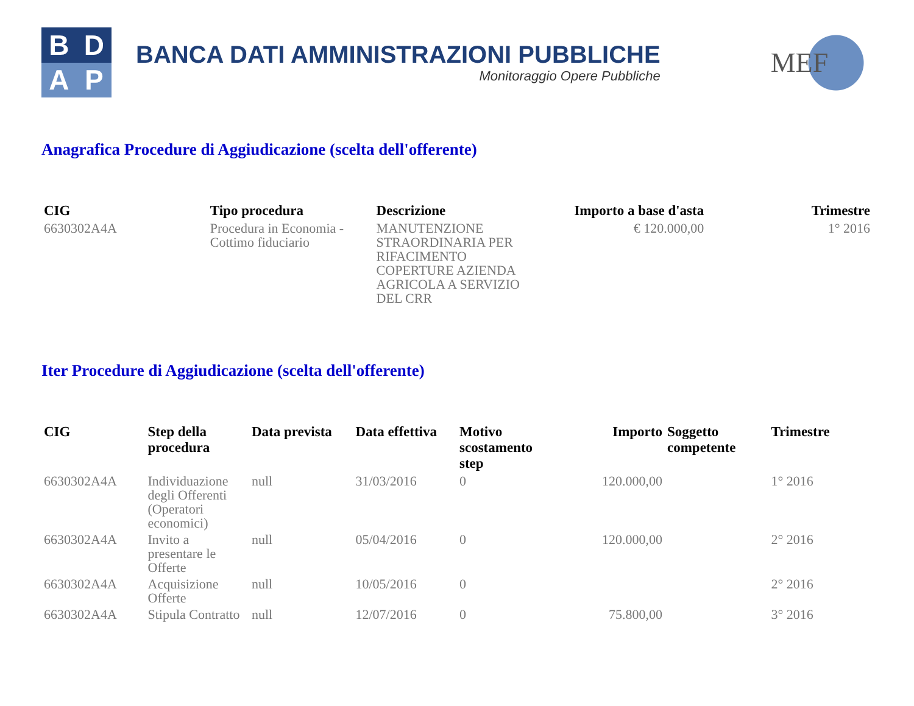B
D
A
P
BANCA DATI AMMINISTRAZIONI PUBBLICHE
Monitoraggio Opere Pubbliche
MEF
Anagrafica Procedure di Aggiudicazione (scelta dell'offerente)
| CIG | Tipo procedura | Descrizione | Importo a base d'asta | Trimestre |
| --- | --- | --- | --- | --- |
| 6630302A4A | Procedura in Economia - Cottimo fiduciario | MANUTENZIONE STRAORDINARIA PER RIFACIMENTO COPERTURE AZIENDA AGRICOLA A SERVIZIO DEL CRR | € 120.000,00 | 1° 2016 |
Iter Procedure di Aggiudicazione (scelta dell'offerente)
| CIG | Step della procedura | Data prevista | Data effettiva | Motivo scostamento step | Importo | Soggetto competente | Trimestre |
| --- | --- | --- | --- | --- | --- | --- | --- |
| 6630302A4A | Individuazione degli Offerenti (Operatori economici) | null | 31/03/2016 | 0 | 120.000,00 | | 1° 2016 |
| 6630302A4A | Invito a presentare le Offerte | null | 05/04/2016 | 0 | 120.000,00 | | 2° 2016 |
| 6630302A4A | Acquisizione Offerte | null | 10/05/2016 | 0 | | | 2° 2016 |
| 6630302A4A | Stipula Contratto | null | 12/07/2016 | 0 | 75.800,00 | | 3° 2016 |